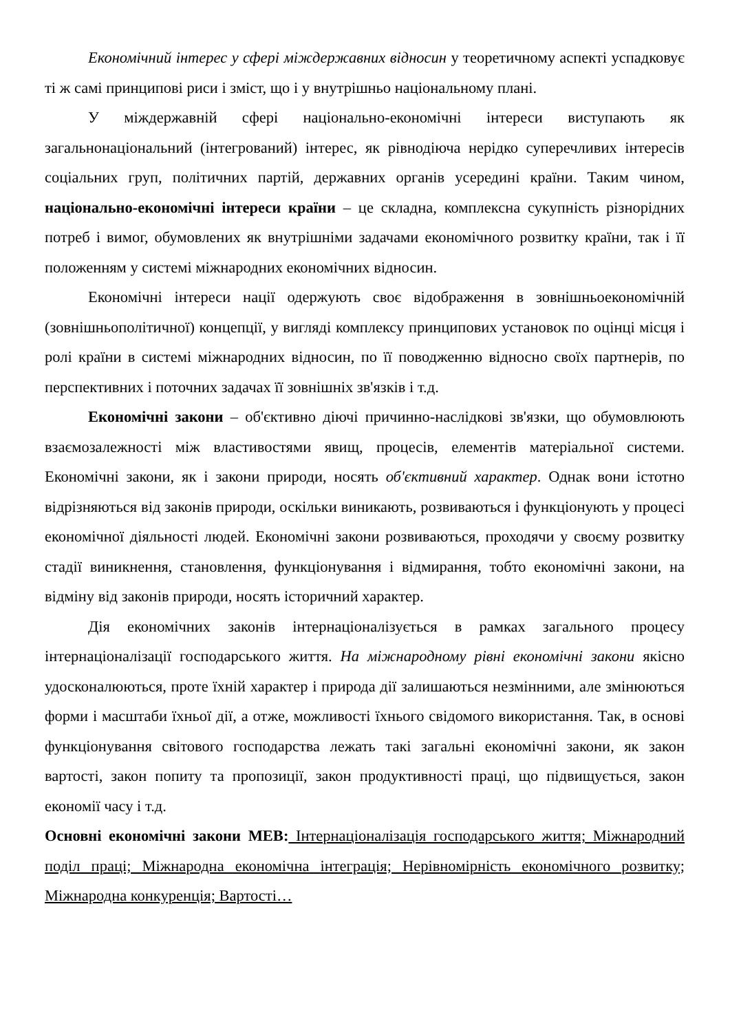Економічний інтерес у сфері міждержавних відносин у теоретичному аспекті успадковує ті ж самі принципові риси і зміст, що і у внутрішньо національному плані.
У міждержавній сфері національно-економічні інтереси виступають як загальнонаціональний (інтегрований) інтерес, як рівнодіюча нерідко суперечливих інтересів соціальних груп, політичних партій, державних органів усередині країни. Таким чином, національно-економічні інтереси країни – це складна, комплексна сукупність різнорідних потреб і вимог, обумовлених як внутрішніми задачами економічного розвитку країни, так і її положенням у системі міжнародних економічних відносин.
Економічні інтереси нації одержують своє відображення в зовнішньоекономічній (зовнішньополітичної) концепції, у вигляді комплексу принципових установок по оцінці місця і ролі країни в системі міжнародних відносин, по її поводженню відносно своїх партнерів, по перспективних і поточних задачах її зовнішніх зв'язків і т.д.
Економічні закони – об'єктивно діючі причинно-наслідкові зв'язки, що обумовлюють взаємозалежності між властивостями явищ, процесів, елементів матеріальної системи. Економічні закони, як і закони природи, носять об'єктивний характер. Однак вони істотно відрізняються від законів природи, оскільки виникають, розвиваються і функціонують у процесі економічної діяльності людей. Економічні закони розвиваються, проходячи у своєму розвитку стадії виникнення, становлення, функціонування і відмирання, тобто економічні закони, на відміну від законів природи, носять історичний характер.
Дія економічних законів інтернаціоналізується в рамках загального процесу інтернаціоналізації господарського життя. На міжнародному рівні економічні закони якісно удосконалюються, проте їхній характер і природа дії залишаються незмінними, але змінюються форми і масштаби їхньої дії, а отже, можливості їхнього свідомого використання. Так, в основі функціонування світового господарства лежать такі загальні економічні закони, як закон вартості, закон попиту та пропозиції, закон продуктивності праці, що підвищується, закон економії часу і т.д.
Основні економічні закони МЕВ: Інтернаціоналізація господарського життя; Міжнародний поділ праці; Міжнародна економічна інтеграція; Нерівномірність економічного розвитку; Міжнародна конкуренція; Вартості…